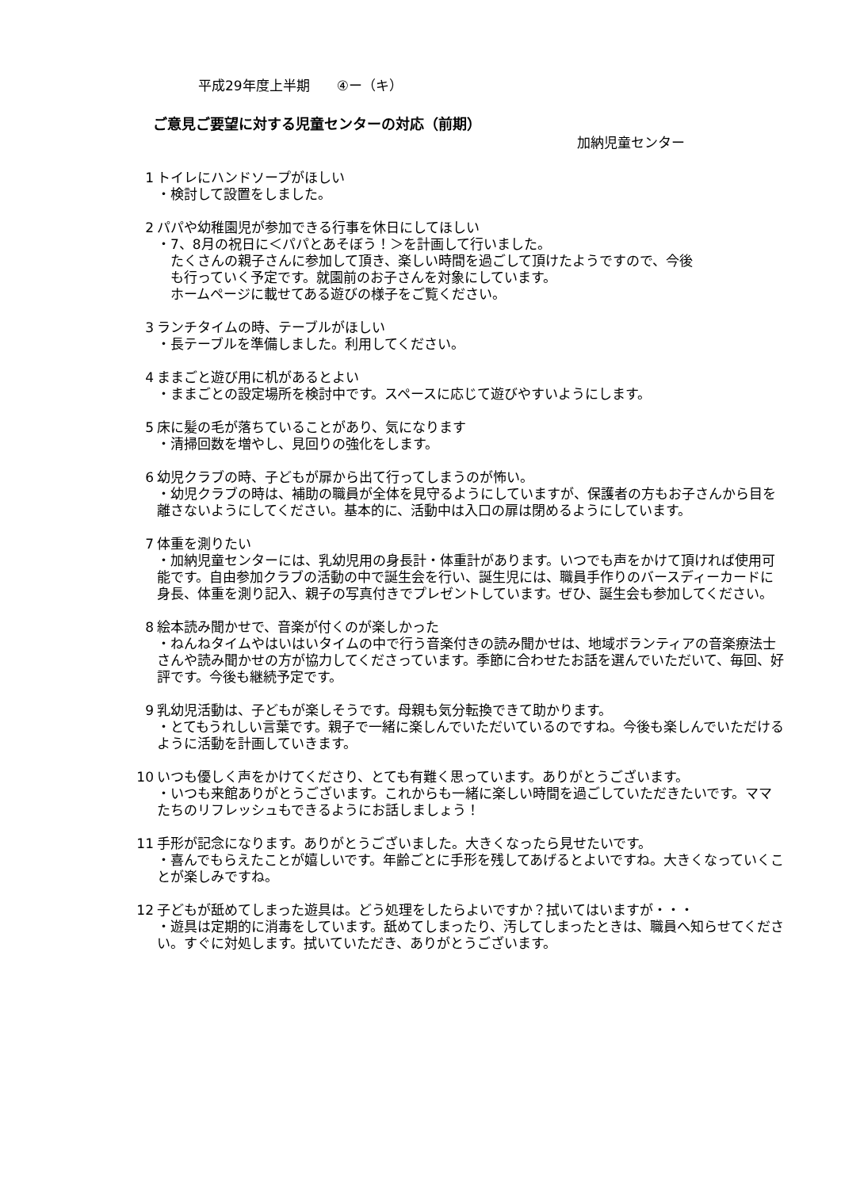平成29年度上半期　　④ー（キ）
ご意見ご要望に対する児童センターの対応（前期）
加納児童センター
1 トイレにハンドソープがほしい
・検討して設置をしました。
2 パパや幼稚園児が参加できる行事を休日にしてほしい
・7、8月の祝日に＜パパとあそぼう！＞を計画して行いました。
　たくさんの親子さんに参加して頂き、楽しい時間を過ごして頂けたようですので、今後
　も行っていく予定です。就園前のお子さんを対象にしています。
　ホームページに載せてある遊びの様子をご覧ください。
3 ランチタイムの時、テーブルがほしい
・長テーブルを準備しました。利用してください。
4 ままごと遊び用に机があるとよい
・ままごとの設定場所を検討中です。スペースに応じて遊びやすいようにします。
5 床に髪の毛が落ちていることがあり、気になります
・清掃回数を増やし、見回りの強化をします。
6 幼児クラブの時、子どもが扉から出て行ってしまうのが怖い。
・幼児クラブの時は、補助の職員が全体を見守るようにしていますが、保護者の方もお子さんから目を離さないようにしてください。基本的に、活動中は入口の扉は閉めるようにしています。
7 体重を測りたい
・加納児童センターには、乳幼児用の身長計・体重計があります。いつでも声をかけて頂ければ使用可能です。自由参加クラブの活動の中で誕生会を行い、誕生児には、職員手作りのバースディーカードに身長、体重を測り記入、親子の写真付きでプレゼントしています。ぜひ、誕生会も参加してください。
8 絵本読み聞かせで、音楽が付くのが楽しかった
・ねんねタイムやはいはいタイムの中で行う音楽付きの読み聞かせは、地域ボランティアの音楽療法士さんや読み聞かせの方が協力してくださっています。季節に合わせたお話を選んでいただいて、毎回、好評です。今後も継続予定です。
9 乳幼児活動は、子どもが楽しそうです。母親も気分転換できて助かります。
・とてもうれしい言葉です。親子で一緒に楽しんでいただいているのですね。今後も楽しんでいただけるように活動を計画していきます。
10 いつも優しく声をかけてくださり、とても有難く思っています。ありがとうございます。
・いつも来館ありがとうございます。これからも一緒に楽しい時間を過ごしていただきたいです。ママたちのリフレッシュもできるようにお話しましょう！
11 手形が記念になります。ありがとうございました。大きくなったら見せたいです。
・喜んでもらえたことが嬉しいです。年齢ごとに手形を残してあげるとよいですね。大きくなっていくことが楽しみですね。
12 子どもが舐めてしまった遊具は。どう処理をしたらよいですか？拭いてはいますが・・・
・遊具は定期的に消毒をしています。舐めてしまったり、汚してしまったときは、職員へ知らせてください。すぐに対処します。拭いていただき、ありがとうございます。